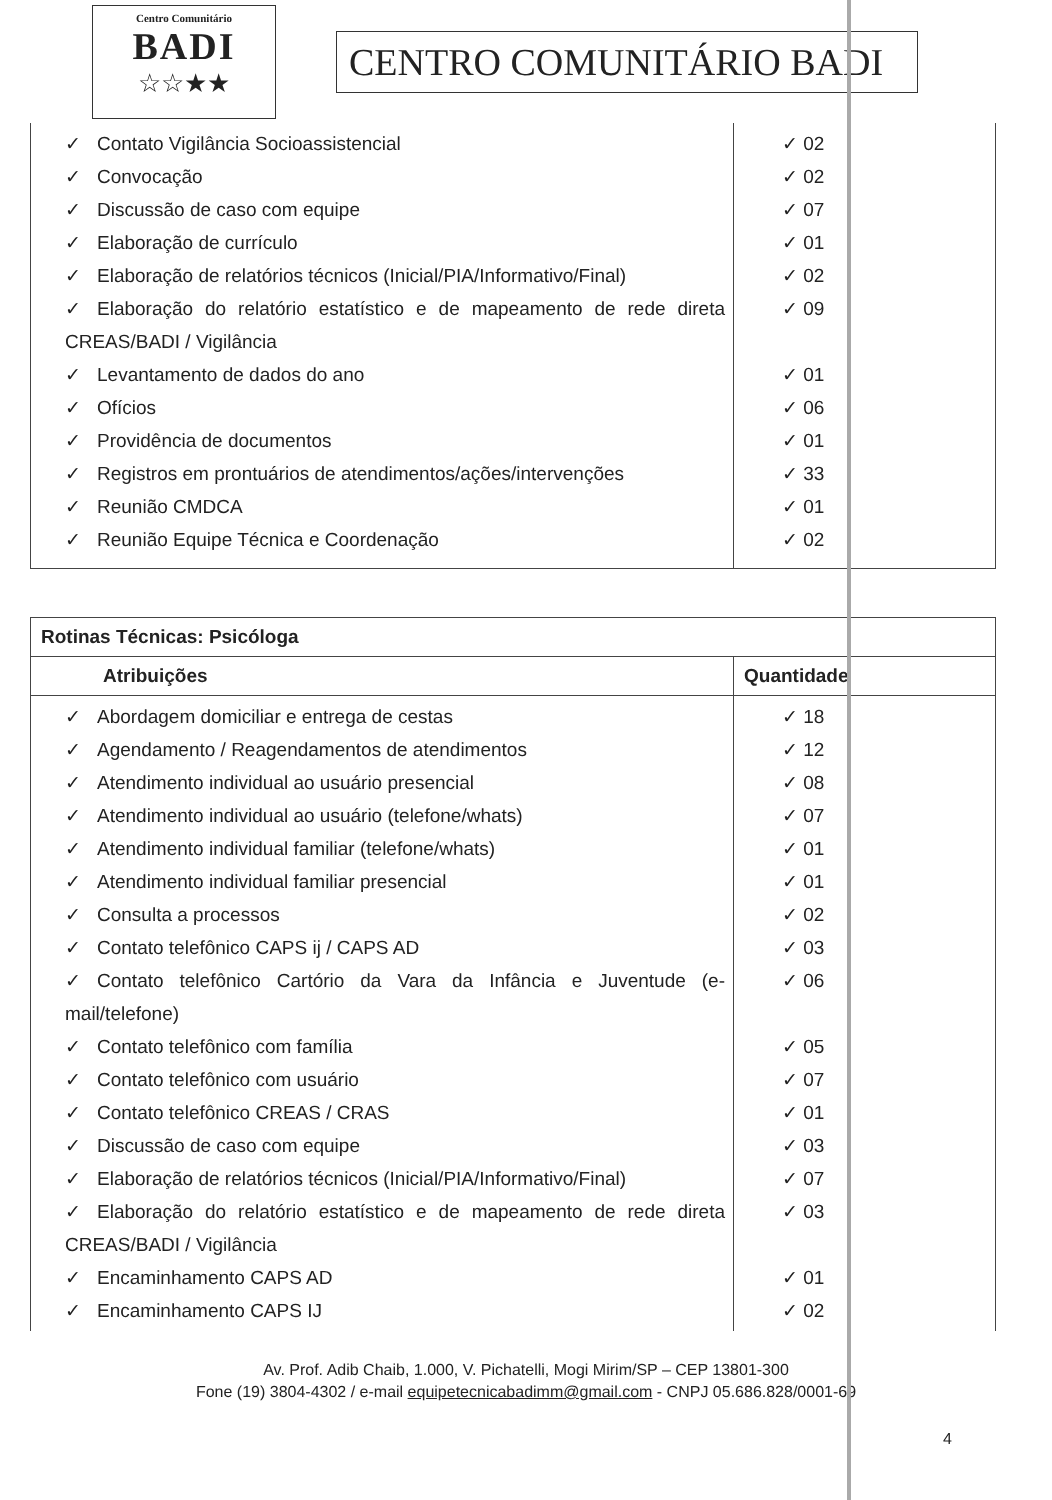Centro Comunitário
BADI
☆☆★★
CENTRO COMUNITÁRIO BADI
| ✓ Contato Vigilância Socioassistencial ✓ Convocação ✓ Discussão de caso com equipe ✓ Elaboração de currículo ✓ Elaboração de relatórios técnicos (Inicial/PIA/Informativo/Final) ✓ Elaboração do relatório estatístico e de mapeamento de rede direta CREAS/BADI / Vigilância ✓ Levantamento de dados do ano ✓ Ofícios ✓ Providência de documentos ✓ Registros em prontuários de atendimentos/ações/intervenções ✓ Reunião CMDCA ✓ Reunião Equipe Técnica e Coordenação | ✓ 02 ✓ 02 ✓ 07 ✓ 01 ✓ 02 ✓ 09 ✓ 01 ✓ 06 ✓ 01 ✓ 33 ✓ 01 ✓ 02 |
| Rotinas Técnicas: Psicóloga | |
| --- | --- |
| Atribuições | Quantidade |
| ✓ Abordagem domiciliar e entrega de cestas ✓ Agendamento / Reagendamentos de atendimentos ✓ Atendimento individual ao usuário presencial ✓ Atendimento individual ao usuário (telefone/whats) ✓ Atendimento individual familiar (telefone/whats) ✓ Atendimento individual familiar presencial ✓ Consulta a processos ✓ Contato telefônico CAPS ij / CAPS AD ✓ Contato telefônico Cartório da Vara da Infância e Juventude (e-mail/telefone) ✓ Contato telefônico com família ✓ Contato telefônico com usuário ✓ Contato telefônico CREAS / CRAS ✓ Discussão de caso com equipe ✓ Elaboração de relatórios técnicos (Inicial/PIA/Informativo/Final) ✓ Elaboração do relatório estatístico e de mapeamento de rede direta CREAS/BADI / Vigilância ✓ Encaminhamento CAPS AD ✓ Encaminhamento CAPS IJ | ✓ 18 ✓ 12 ✓ 08 ✓ 07 ✓ 01 ✓ 01 ✓ 02 ✓ 03 ✓ 06 ✓ 05 ✓ 07 ✓ 01 ✓ 03 ✓ 07 ✓ 03 ✓ 01 ✓ 02 |
Av. Prof. Adib Chaib, 1.000, V. Pichatelli, Mogi Mirim/SP – CEP 13801-300
Fone (19) 3804-4302 / e-mail equipetecnicabadimm@gmail.com - CNPJ 05.686.828/0001-69
4